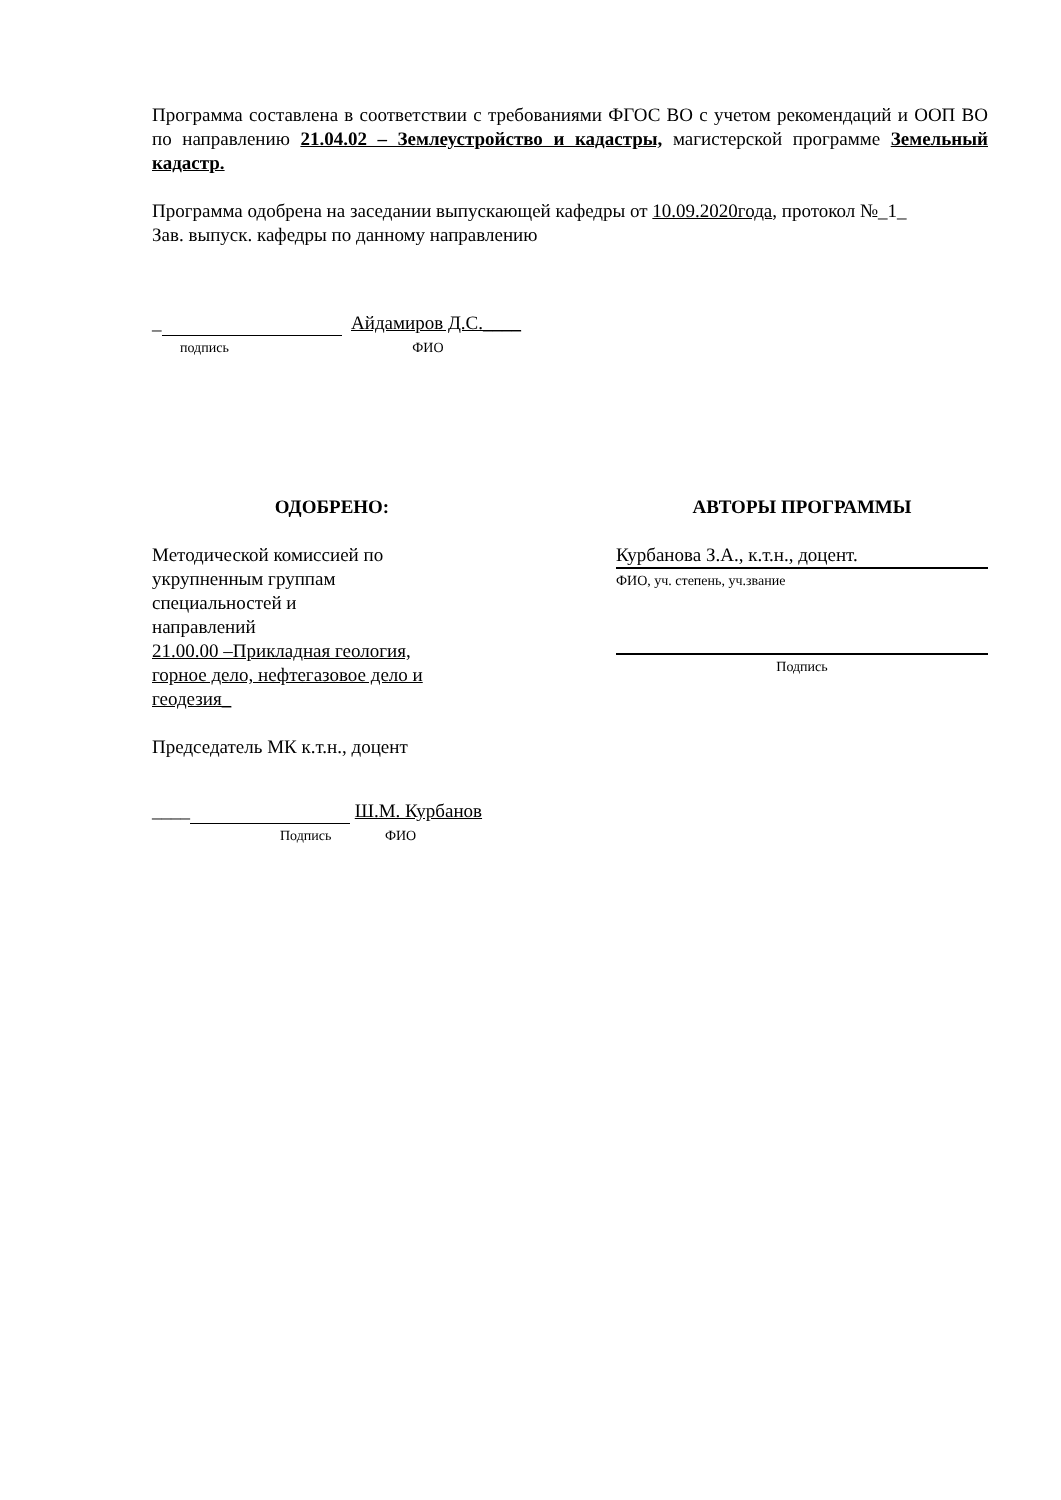Программа составлена в соответствии с требованиями ФГОС ВО с учетом рекомендаций и ООП ВО по направлению 21.04.02 – Землеустройство и кадастры, магистерской программе Земельный кадастр.
Программа одобрена на заседании выпускающей кафедры от 10.09.2020года, протокол №_1_
Зав. выпуск. кафедры по данному направлению
_ Айдамиров Д.С.____
подпись ФИО
ОДОБРЕНО:
Методической комиссией по
укрупненным группам
специальностей и
направлений
21.00.00 –Прикладная геология,
горное дело, нефтегазовое дело и
геодезия_
Председатель МК к.т.н., доцент
____ Ш.М. Курбанов
Подпись ФИО
АВТОРЫ ПРОГРАММЫ
Курбанова З.А., к.т.н., доцент.
ФИО, уч. степень, уч.звание
Подпись